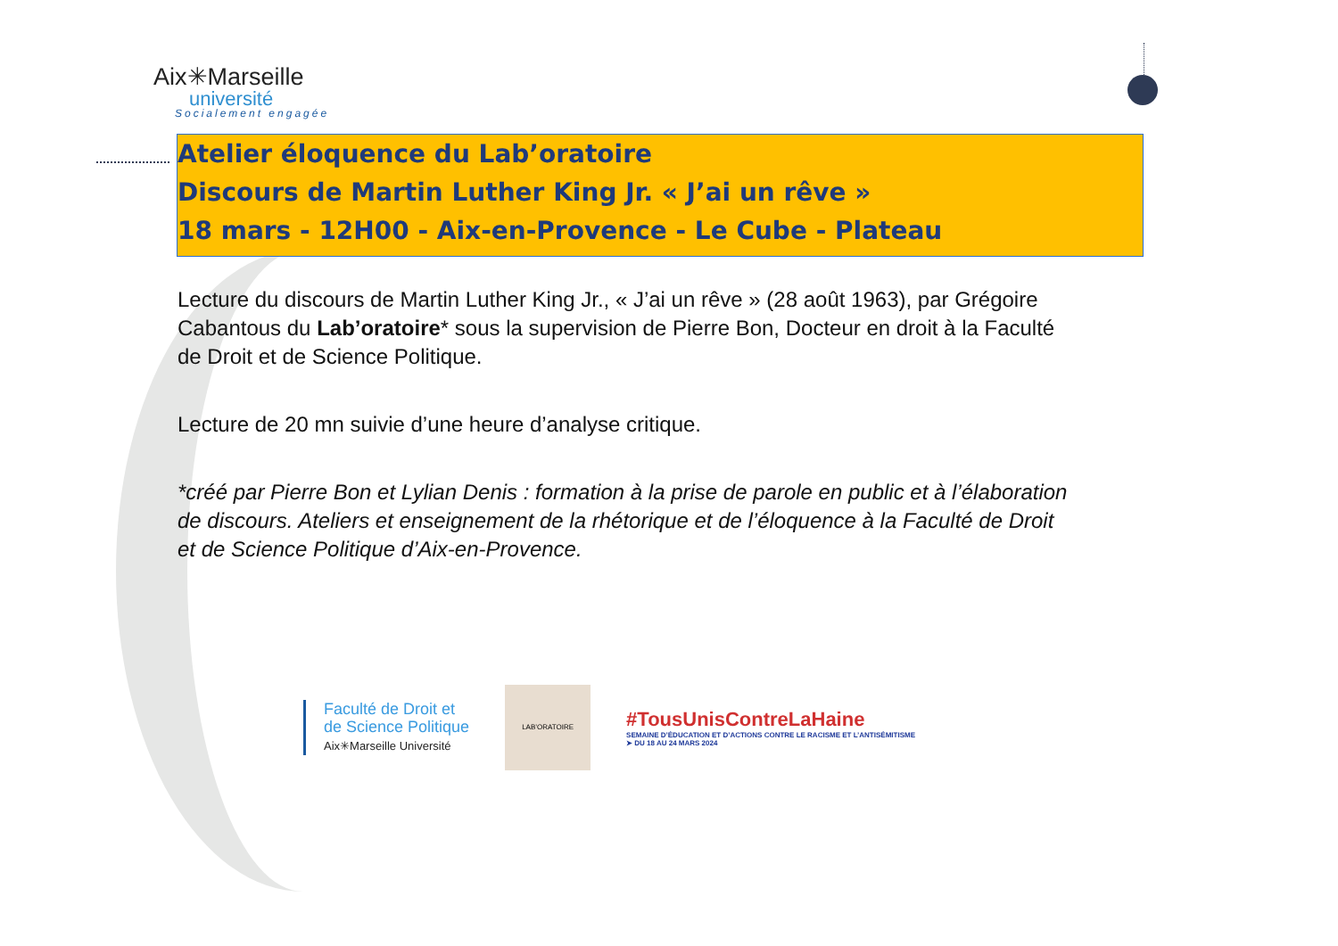Aix✳Marseille
université
Socialement engagée
Atelier éloquence du Lab’oratoire
Discours de Martin Luther King Jr. « J’ai un rêve »
18 mars - 12H00 - Aix-en-Provence - Le Cube - Plateau
Lecture du discours de Martin Luther King Jr., « J’ai un rêve » (28 août 1963), par Grégoire Cabantous du Lab’oratoire* sous la supervision de Pierre Bon, Docteur en droit à la Faculté de Droit et de Science Politique.
Lecture de 20 mn suivie d’une heure d’analyse critique.
*créé par Pierre Bon et Lylian Denis : formation à la prise de parole en public et à l’élaboration de discours. Ateliers et enseignement de la rhétorique et de l’éloquence à la Faculté de Droit et de Science Politique d’Aix-en-Provence.
Faculté de Droit et
de Science Politique
Aix✳Marseille Université
LAB’ORATOIRE
#TousUnisContreLaHaine
SEMAINE D’ÉDUCATION ET D’ACTIONS CONTRE LE RACISME ET L’ANTISÉMITISME
➤ DU 18 AU 24 MARS 2024